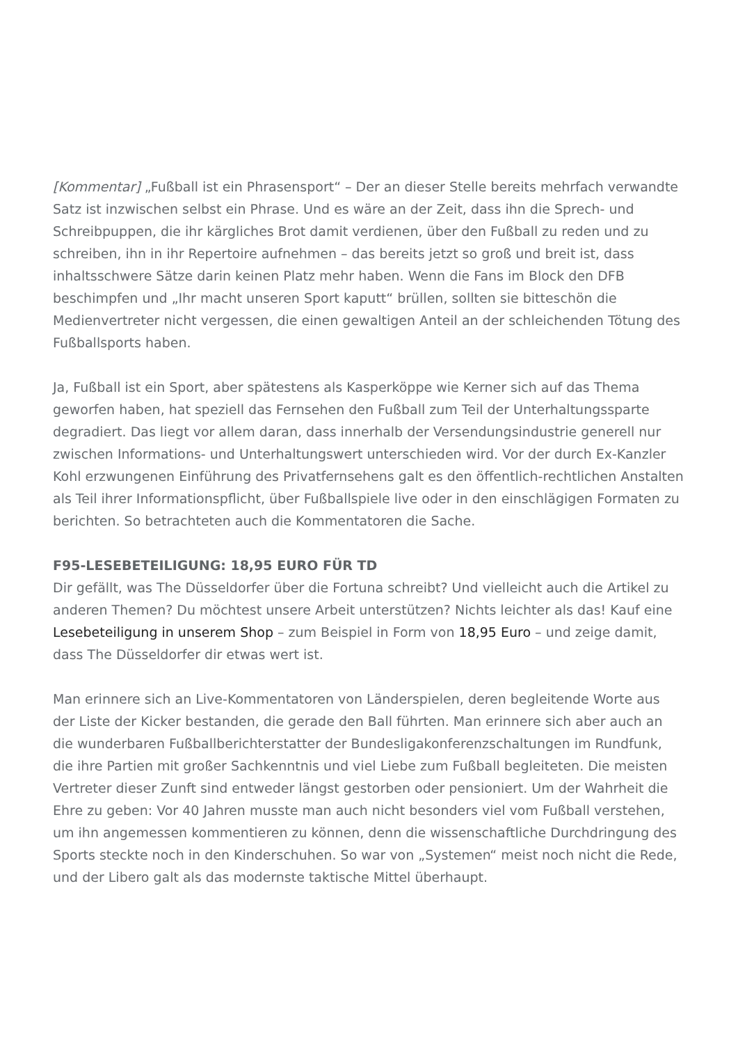[Kommentar] „Fußball ist ein Phrasensport“ – Der an dieser Stelle bereits mehrfach verwandte Satz ist inzwischen selbst ein Phrase. Und es wäre an der Zeit, dass ihn die Sprech- und Schreibpuppen, die ihr kärgliches Brot damit verdienen, über den Fußball zu reden und zu schreiben, ihn in ihr Repertoire aufnehmen – das bereits jetzt so groß und breit ist, dass inhaltsschwere Sätze darin keinen Platz mehr haben. Wenn die Fans im Block den DFB beschimpfen und „Ihr macht unseren Sport kaputt“ brüllen, sollten sie bitteschön die Medienvertreter nicht vergessen, die einen gewaltigen Anteil an der schleichenden Tötung des Fußballsports haben.
Ja, Fußball ist ein Sport, aber spätestens als Kasperköppe wie Kerner sich auf das Thema geworfen haben, hat speziell das Fernsehen den Fußball zum Teil der Unterhaltungssparte degradiert. Das liegt vor allem daran, dass innerhalb der Versendungsindustrie generell nur zwischen Informations- und Unterhaltungswert unterschieden wird. Vor der durch Ex-Kanzler Kohl erzwungenen Einführung des Privatfernsehens galt es den öffentlich-rechtlichen Anstalten als Teil ihrer Informationspflicht, über Fußballspiele live oder in den einschlägigen Formaten zu berichten. So betrachteten auch die Kommentatoren die Sache.
F95-LESEBETEILIGUNG: 18,95 EURO FÜR TD
Dir gefällt, was The Düsseldorfer über die Fortuna schreibt? Und vielleicht auch die Artikel zu anderen Themen? Du möchtest unsere Arbeit unterstützen? Nichts leichter als das! Kauf eine Lesebeteiligung in unserem Shop – zum Beispiel in Form von 18,95 Euro – und zeige damit, dass The Düsseldorfer dir etwas wert ist.
Man erinnere sich an Live-Kommentatoren von Länderspielen, deren begleitende Worte aus der Liste der Kicker bestanden, die gerade den Ball führten. Man erinnere sich aber auch an die wunderbaren Fußballberichterstatter der Bundesligakonferenzschaltungen im Rundfunk, die ihre Partien mit großer Sachkenntnis und viel Liebe zum Fußball begleiteten. Die meisten Vertreter dieser Zunft sind entweder längst gestorben oder pensioniert. Um der Wahrheit die Ehre zu geben: Vor 40 Jahren musste man auch nicht besonders viel vom Fußball verstehen, um ihn angemessen kommentieren zu können, denn die wissenschaftliche Durchdringung des Sports steckte noch in den Kinderschuhen. So war von „Systemen“ meist noch nicht die Rede, und der Libero galt als das modernste taktische Mittel überhaupt.